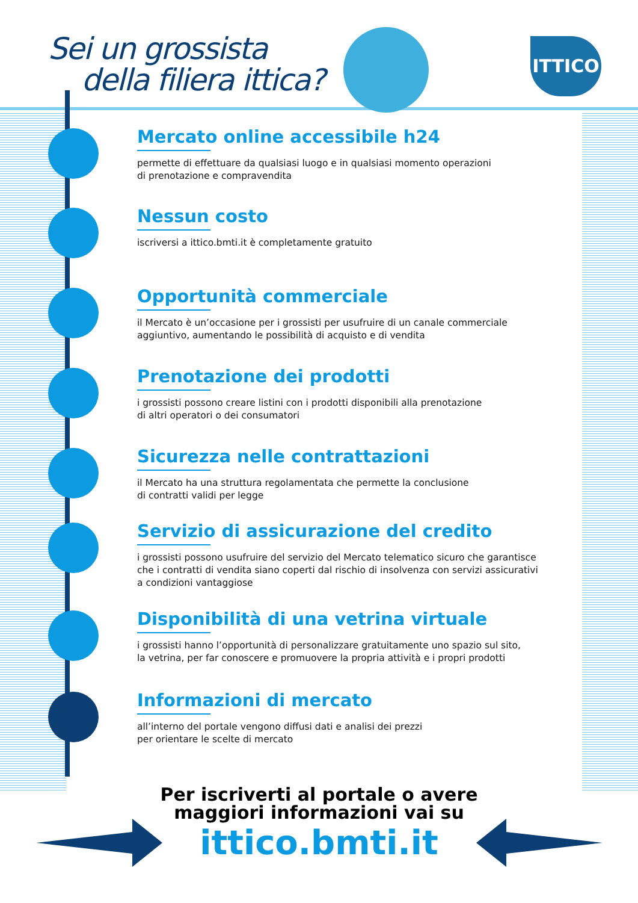Sei un grossista
della filiera ittica?
ITTICO
Mercato online accessibile h24
permette di effettuare da qualsiasi luogo e in qualsiasi momento operazioni
di prenotazione e compravendita
Nessun costo
iscriversi a ittico.bmti.it è completamente gratuito
Opportunità commerciale
il Mercato è un’occasione per i grossisti per usufruire di un canale commerciale
aggiuntivo, aumentando le possibilità di acquisto e di vendita
Prenotazione dei prodotti
i grossisti possono creare listini con i prodotti disponibili alla prenotazione
di altri operatori o dei consumatori
Sicurezza nelle contrattazioni
il Mercato ha una struttura regolamentata che permette la conclusione
di contratti validi per legge
Servizio di assicurazione del credito
i grossisti possono usufruire del servizio del Mercato telematico sicuro che garantisce
che i contratti di vendita siano coperti dal rischio di insolvenza con servizi assicurativi
a condizioni vantaggiose
Disponibilità di una vetrina virtuale
i grossisti hanno l’opportunità di personalizzare gratuitamente uno spazio sul sito,
la vetrina, per far conoscere e promuovere la propria attività e i propri prodotti
Informazioni di mercato
all’interno del portale vengono diffusi dati e analisi dei prezzi
per orientare le scelte di mercato
Per iscriverti al portale o avere
maggiori informazioni vai su
ittico.bmti.it